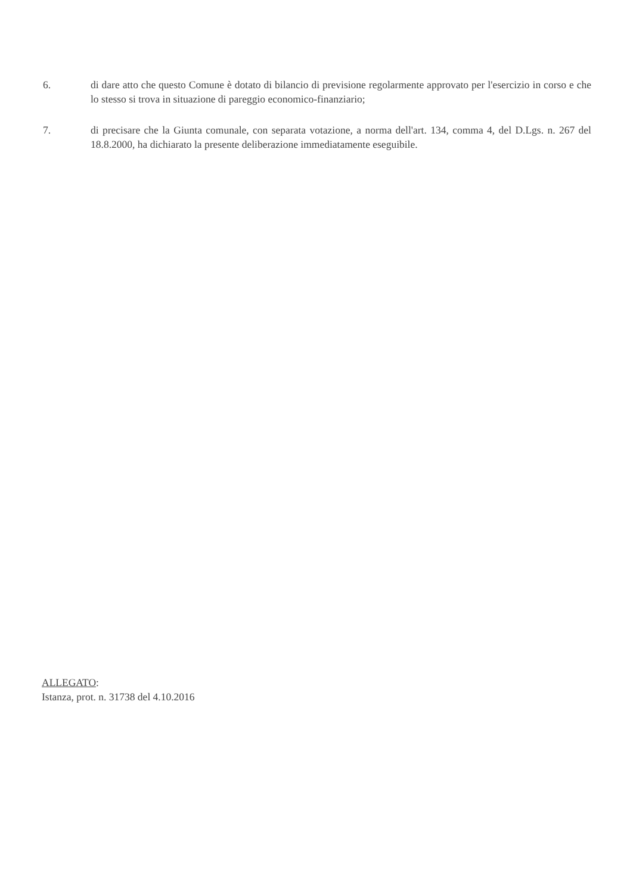6. di dare atto che questo Comune è dotato di bilancio di previsione regolarmente approvato per l'esercizio in corso e che lo stesso si trova in situazione di pareggio economico-finanziario;
7. di precisare che la Giunta comunale, con separata votazione, a norma dell'art. 134, comma 4, del D.Lgs. n. 267 del 18.8.2000, ha dichiarato la presente deliberazione immediatamente eseguibile.
ALLEGATO:
Istanza, prot. n. 31738 del 4.10.2016